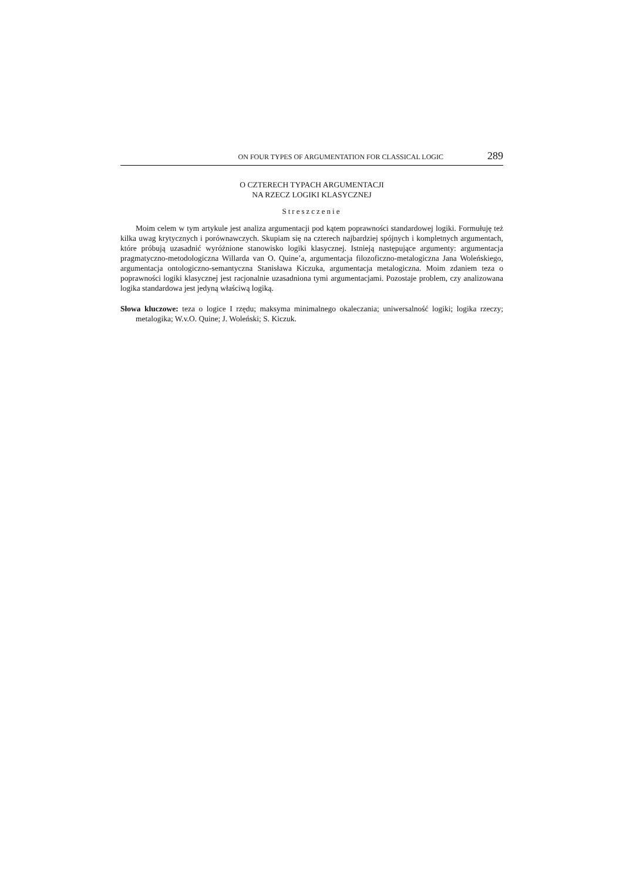ON FOUR TYPES OF ARGUMENTATION FOR CLASSICAL LOGIC 289
O CZTERECH TYPACH ARGUMENTACJI
NA RZECZ LOGIKI KLASYCZNEJ
Streszczenie
Moim celem w tym artykule jest analiza argumentacji pod kątem poprawności standardowej logiki. Formułuję też kilka uwag krytycznych i porównawczych. Skupiam się na czterech najbardziej spójnych i kompletnych argumentach, które próbują uzasadnić wyróżnione stanowisko logiki klasycznej. Istnieją następujące argumenty: argumentacja pragmatyczno-metodologiczna Willarda van O. Quine’a, argumentacja filozoficzno-metalogiczna Jana Woleńskiego, argumentacja ontologiczno-semantyczna Stanisława Kiczuka, argumentacja metalogiczna. Moim zdaniem teza o poprawności logiki klasycznej jest racjonalnie uzasadniona tymi argumentacjami. Pozostaje problem, czy analizowana logika standardowa jest jedyną właściwą logiką.
Słowa kluczowe: teza o logice I rzędu; maksyma minimalnego okaleczania; uniwersalność logiki; logika rzeczy; metalogika; W.v.O. Quine; J. Woleński; S. Kiczuk.